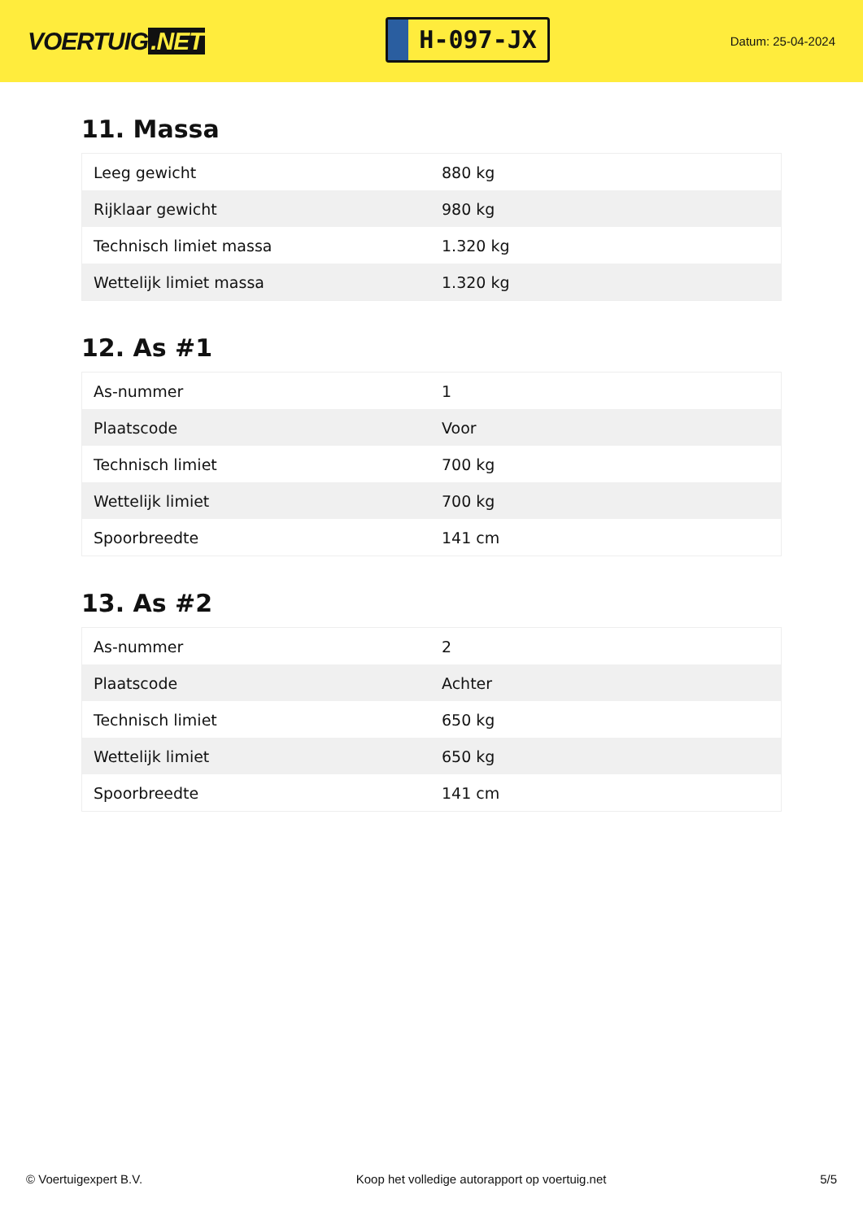VOERTUIG.NET
H-097-JX
Datum: 25-04-2024
11. Massa
| Leeg gewicht | 880 kg |
| Rijklaar gewicht | 980 kg |
| Technisch limiet massa | 1.320 kg |
| Wettelijk limiet massa | 1.320 kg |
12. As #1
| As-nummer | 1 |
| Plaatscode | Voor |
| Technisch limiet | 700 kg |
| Wettelijk limiet | 700 kg |
| Spoorbreedte | 141 cm |
13. As #2
| As-nummer | 2 |
| Plaatscode | Achter |
| Technisch limiet | 650 kg |
| Wettelijk limiet | 650 kg |
| Spoorbreedte | 141 cm |
© Voertuigexpert B.V. Koop het volledige autorapport op voertuig.net 5/5